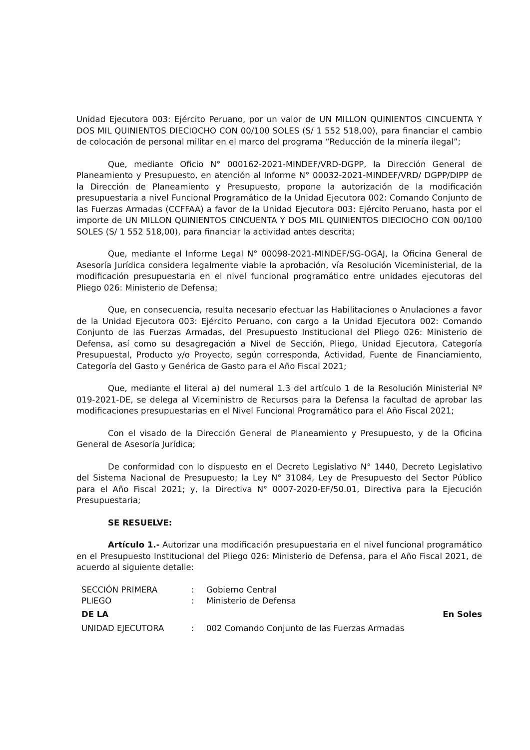Unidad Ejecutora 003: Ejército Peruano, por un valor de UN MILLON QUINIENTOS CINCUENTA Y DOS MIL QUINIENTOS DIECIOCHO CON 00/100 SOLES (S/ 1 552 518,00), para financiar el cambio de colocación de personal militar en el marco del programa “Reducción de la minería ilegal”;
Que, mediante Oficio N° 000162-2021-MINDEF/VRD-DGPP, la Dirección General de Planeamiento y Presupuesto, en atención al Informe N° 00032-2021-MINDEF/VRD/ DGPP/DIPP de la Dirección de Planeamiento y Presupuesto, propone la autorización de la modificación presupuestaria a nivel Funcional Programático de la Unidad Ejecutora 002: Comando Conjunto de las Fuerzas Armadas (CCFFAA) a favor de la Unidad Ejecutora 003: Ejército Peruano, hasta por el importe de UN MILLON QUINIENTOS CINCUENTA Y DOS MIL QUINIENTOS DIECIOCHO CON 00/100 SOLES (S/ 1 552 518,00), para financiar la actividad antes descrita;
Que, mediante el Informe Legal N° 00098-2021-MINDEF/SG-OGAJ, la Oficina General de Asesoría Jurídica considera legalmente viable la aprobación, vía Resolución Viceministerial, de la modificación presupuestaria en el nivel funcional programático entre unidades ejecutoras del Pliego 026: Ministerio de Defensa;
Que, en consecuencia, resulta necesario efectuar las Habilitaciones o Anulaciones a favor de la Unidad Ejecutora 003: Ejército Peruano, con cargo a la Unidad Ejecutora 002: Comando Conjunto de las Fuerzas Armadas, del Presupuesto Institucional del Pliego 026: Ministerio de Defensa, así como su desagregación a Nivel de Sección, Pliego, Unidad Ejecutora, Categoría Presupuestal, Producto y/o Proyecto, según corresponda, Actividad, Fuente de Financiamiento, Categoría del Gasto y Genérica de Gasto para el Año Fiscal 2021;
Que, mediante el literal a) del numeral 1.3 del artículo 1 de la Resolución Ministerial Nº 019-2021-DE, se delega al Viceministro de Recursos para la Defensa la facultad de aprobar las modificaciones presupuestarias en el Nivel Funcional Programático para el Año Fiscal 2021;
Con el visado de la Dirección General de Planeamiento y Presupuesto, y de la Oficina General de Asesoría Jurídica;
De conformidad con lo dispuesto en el Decreto Legislativo N° 1440, Decreto Legislativo del Sistema Nacional de Presupuesto; la Ley N° 31084, Ley de Presupuesto del Sector Público para el Año Fiscal 2021; y, la Directiva N° 0007-2020-EF/50.01, Directiva para la Ejecución Presupuestaria;
SE RESUELVE:
Artículo 1.- Autorizar una modificación presupuestaria en el nivel funcional programático en el Presupuesto Institucional del Pliego 026: Ministerio de Defensa, para el Año Fiscal 2021, de acuerdo al siguiente detalle:
SECCIÓN PRIMERA: Gobierno Central
PLIEGO: Ministerio de Defensa
DE LA En Soles
UNIDAD EJECUTORA: 002 Comando Conjunto de las Fuerzas Armadas